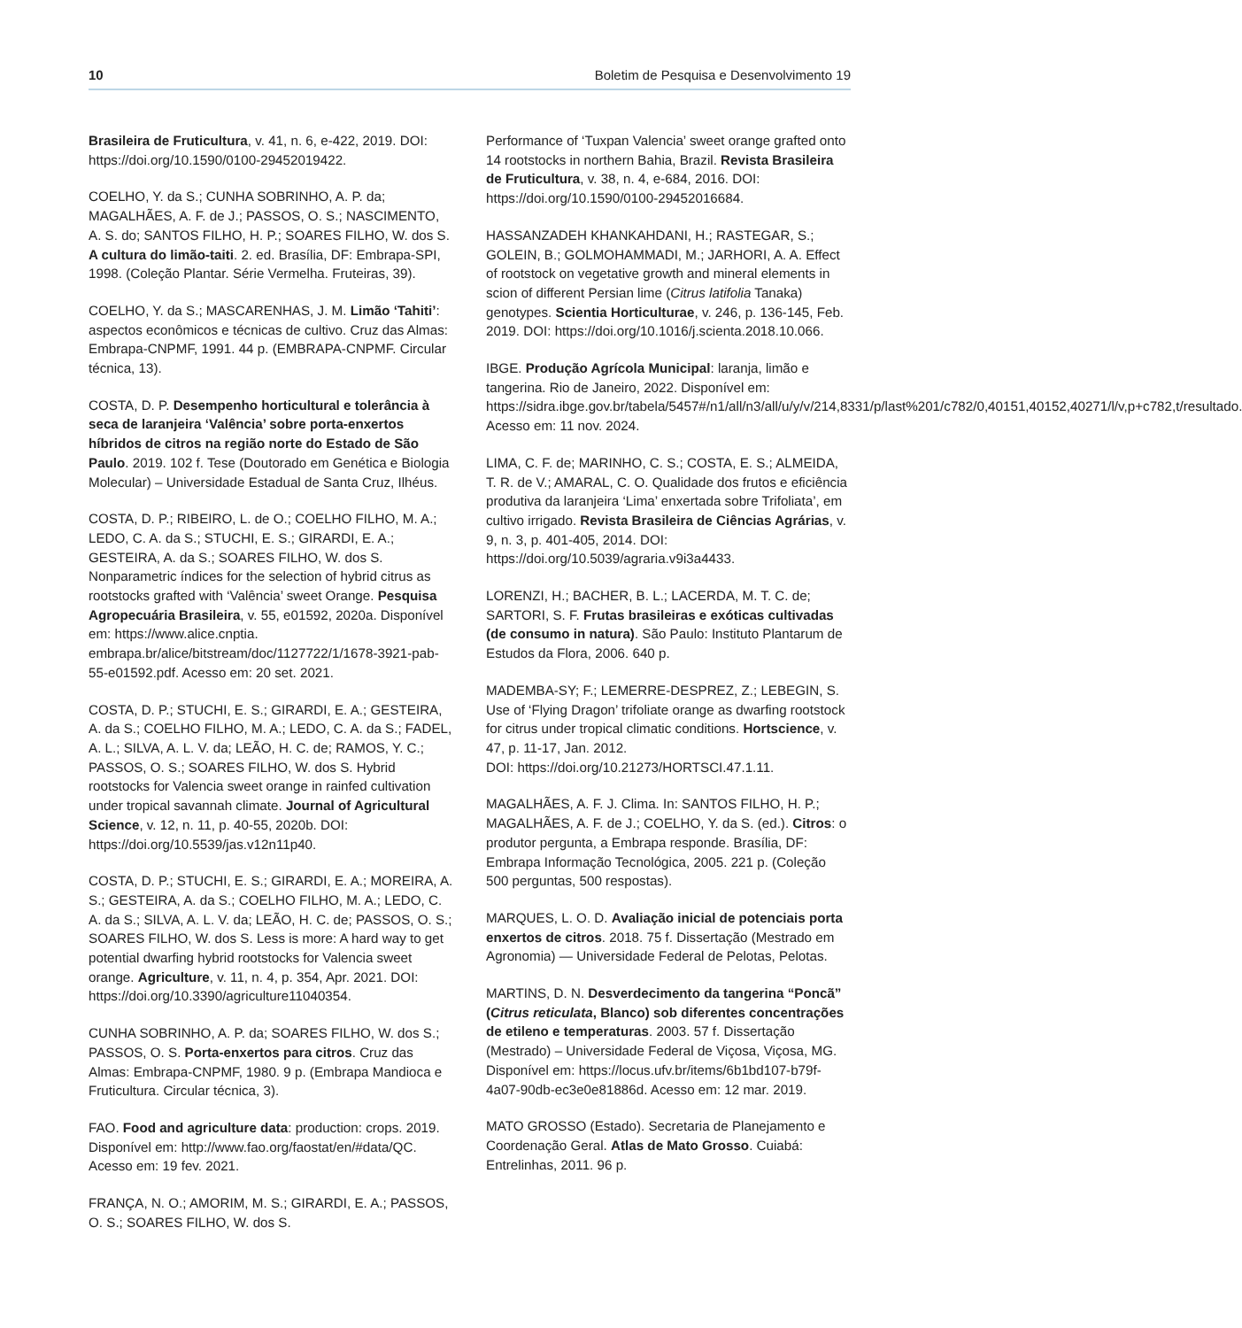10 Boletim de Pesquisa e Desenvolvimento 19
Brasileira de Fruticultura, v. 41, n. 6, e-422, 2019. DOI: https://doi.org/10.1590/0100-29452019422.
COELHO, Y. da S.; CUNHA SOBRINHO, A. P. da; MAGALHÃES, A. F. de J.; PASSOS, O. S.; NASCIMENTO, A. S. do; SANTOS FILHO, H. P.; SOARES FILHO, W. dos S. A cultura do limão-taiti. 2. ed. Brasília, DF: Embrapa-SPI, 1998. (Coleção Plantar. Série Vermelha. Fruteiras, 39).
COELHO, Y. da S.; MASCARENHAS, J. M. Limão ‘Tahiti’: aspectos econômicos e técnicas de cultivo. Cruz das Almas: Embrapa-CNPMF, 1991. 44 p. (EMBRAPA-CNPMF. Circular técnica, 13).
COSTA, D. P. Desempenho horticultural e tolerância à seca de laranjeira ‘Valência’ sobre porta-enxertos híbridos de citros na região norte do Estado de São Paulo. 2019. 102 f. Tese (Doutorado em Genética e Biologia Molecular) – Universidade Estadual de Santa Cruz, Ilhéus.
COSTA, D. P.; RIBEIRO, L. de O.; COELHO FILHO, M. A.; LEDO, C. A. da S.; STUCHI, E. S.; GIRARDI, E. A.; GESTEIRA, A. da S.; SOARES FILHO, W. dos S. Nonparametric índices for the selection of hybrid citrus as rootstocks grafted with ‘Valência’ sweet Orange. Pesquisa Agropecuária Brasileira, v. 55, e01592, 2020a. Disponível em: https://www.alice.cnptia. embrapa.br/alice/bitstream/doc/1127722/1/1678-3921-pab-55-e01592.pdf. Acesso em: 20 set. 2021.
COSTA, D. P.; STUCHI, E. S.; GIRARDI, E. A.; GESTEIRA, A. da S.; COELHO FILHO, M. A.; LEDO, C. A. da S.; FADEL, A. L.; SILVA, A. L. V. da; LEÃO, H. C. de; RAMOS, Y. C.; PASSOS, O. S.; SOARES FILHO, W. dos S. Hybrid rootstocks for Valencia sweet orange in rainfed cultivation under tropical savannah climate. Journal of Agricultural Science, v. 12, n. 11, p. 40-55, 2020b. DOI: https://doi.org/10.5539/jas.v12n11p40.
COSTA, D. P.; STUCHI, E. S.; GIRARDI, E. A.; MOREIRA, A. S.; GESTEIRA, A. da S.; COELHO FILHO, M. A.; LEDO, C. A. da S.; SILVA, A. L. V. da; LEÃO, H. C. de; PASSOS, O. S.; SOARES FILHO, W. dos S. Less is more: A hard way to get potential dwarfing hybrid rootstocks for Valencia sweet orange. Agriculture, v. 11, n. 4, p. 354, Apr. 2021. DOI: https://doi.org/10.3390/agriculture11040354.
CUNHA SOBRINHO, A. P. da; SOARES FILHO, W. dos S.; PASSOS, O. S. Porta-enxertos para citros. Cruz das Almas: Embrapa-CNPMF, 1980. 9 p. (Embrapa Mandioca e Fruticultura. Circular técnica, 3).
FAO. Food and agriculture data: production: crops. 2019. Disponível em: http://www.fao.org/faostat/en/#data/QC. Acesso em: 19 fev. 2021.
FRANÇA, N. O.; AMORIM, M. S.; GIRARDI, E. A.; PASSOS, O. S.; SOARES FILHO, W. dos S.
Performance of ‘Tuxpan Valencia’ sweet orange grafted onto 14 rootstocks in northern Bahia, Brazil. Revista Brasileira de Fruticultura, v. 38, n. 4, e-684, 2016. DOI: https://doi.org/10.1590/0100-29452016684.
HASSANZADEH KHANKAHDANI, H.; RASTEGAR, S.; GOLEIN, B.; GOLMOHAMMADI, M.; JARHORI, A. A. Effect of rootstock on vegetative growth and mineral elements in scion of different Persian lime (Citrus latifolia Tanaka) genotypes. Scientia Horticulturae, v. 246, p. 136-145, Feb. 2019. DOI: https://doi.org/10.1016/j.scienta.2018.10.066.
IBGE. Produção Agrícola Municipal: laranja, limão e tangerina. Rio de Janeiro, 2022. Disponível em: https://sidra.ibge.gov.br/tabela/5457#/n1/all/n3/all/u/y/v/214,8331/p/last%201/c782/0,40151,40152,40271/l/v,p+c782,t/resultado. Acesso em: 11 nov. 2024.
LIMA, C. F. de; MARINHO, C. S.; COSTA, E. S.; ALMEIDA, T. R. de V.; AMARAL, C. O. Qualidade dos frutos e eficiência produtiva da laranjeira ‘Lima’ enxertada sobre Trifoliata’, em cultivo irrigado. Revista Brasileira de Ciências Agrárias, v. 9, n. 3, p. 401-405, 2014. DOI: https://doi.org/10.5039/agraria.v9i3a4433.
LORENZI, H.; BACHER, B. L.; LACERDA, M. T. C. de; SARTORI, S. F. Frutas brasileiras e exóticas cultivadas (de consumo in natura). São Paulo: Instituto Plantarum de Estudos da Flora, 2006. 640 p.
MADEMBA-SY; F.; LEMERRE-DESPREZ, Z.; LEBEGIN, S. Use of ‘Flying Dragon’ trifoliate orange as dwarfing rootstock for citrus under tropical climatic conditions. Hortscience, v. 47, p. 11-17, Jan. 2012.
DOI: https://doi.org/10.21273/HORTSCI.47.1.11.
MAGALHÃES, A. F. J. Clima. In: SANTOS FILHO, H. P.; MAGALHÃES, A. F. de J.; COELHO, Y. da S. (ed.). Citros: o produtor pergunta, a Embrapa responde. Brasília, DF: Embrapa Informação Tecnológica, 2005. 221 p. (Coleção 500 perguntas, 500 respostas).
MARQUES, L. O. D. Avaliação inicial de potenciais porta enxertos de citros. 2018. 75 f. Dissertação (Mestrado em Agronomia) — Universidade Federal de Pelotas, Pelotas.
MARTINS, D. N. Desverdecimento da tangerina “Poncã” (Citrus reticulata, Blanco) sob diferentes concentrações de etileno e temperaturas. 2003. 57 f. Dissertação (Mestrado) – Universidade Federal de Viçosa, Viçosa, MG. Disponível em: https://locus.ufv.br/items/6b1bd107-b79f-4a07-90db-ec3e0e81886d. Acesso em: 12 mar. 2019.
MATO GROSSO (Estado). Secretaria de Planejamento e Coordenação Geral. Atlas de Mato Grosso. Cuiabá: Entrelinhas, 2011. 96 p.